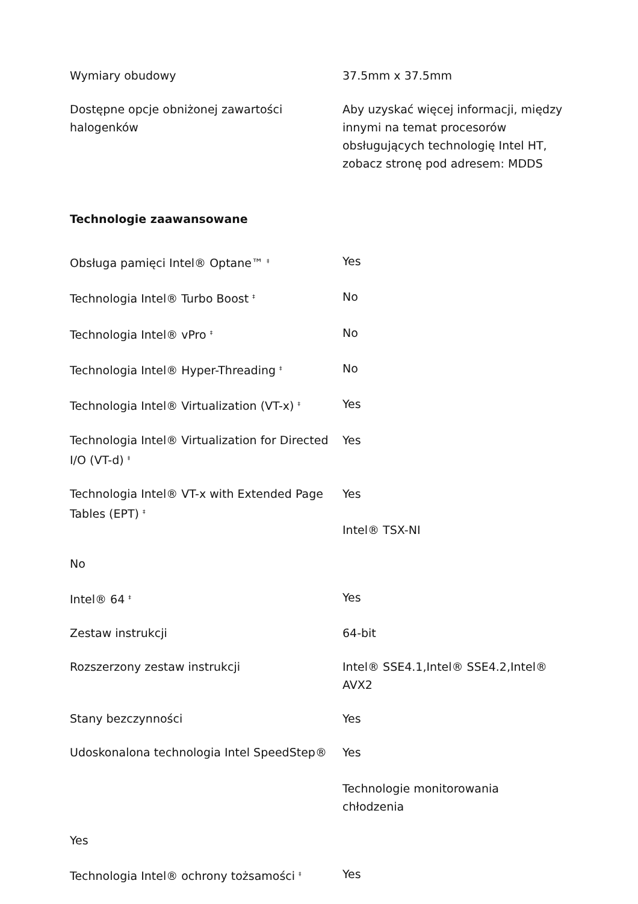| Wymiary obudowy | 37.5mm x 37.5mm |
| Dostępne opcje obniżonej zawartości halogenków | Aby uzyskać więcej informacji, między innymi na temat procesorów obsługujących technologię Intel HT, zobacz stronę pod adresem: MDDS |
Technologie zaawansowane
| Obsługa pamięci Intel® Optane™ <sup>‡</sup> | Yes |
| Technologia Intel® Turbo Boost <sup>‡</sup> | No |
| Technologia Intel® vPro <sup>‡</sup> | No |
| Technologia Intel® Hyper-Threading <sup>‡</sup> | No |
| Technologia Intel® Virtualization (VT-x) <sup>‡</sup> | Yes |
| Technologia Intel® Virtualization for Directed I/O (VT-d) <sup>‡</sup> | Yes |
| Technologia Intel® VT-x with Extended Page Tables (EPT) <sup>‡</sup> | Yes Intel® TSX-NI |
| No | |
| Intel® 64 <sup>‡</sup> | Yes |
| Zestaw instrukcji | 64-bit |
| Rozszerzony zestaw instrukcji | Intel® SSE4.1,Intel® SSE4.2,Intel® AVX2 |
| Stany bezczynności | Yes |
| Udoskonalona technologia Intel SpeedStep® | Yes Technologie monitorowania chłodzenia |
| Yes | |
| Technologia Intel® ochrony tożsamości <sup>‡</sup> | Yes |